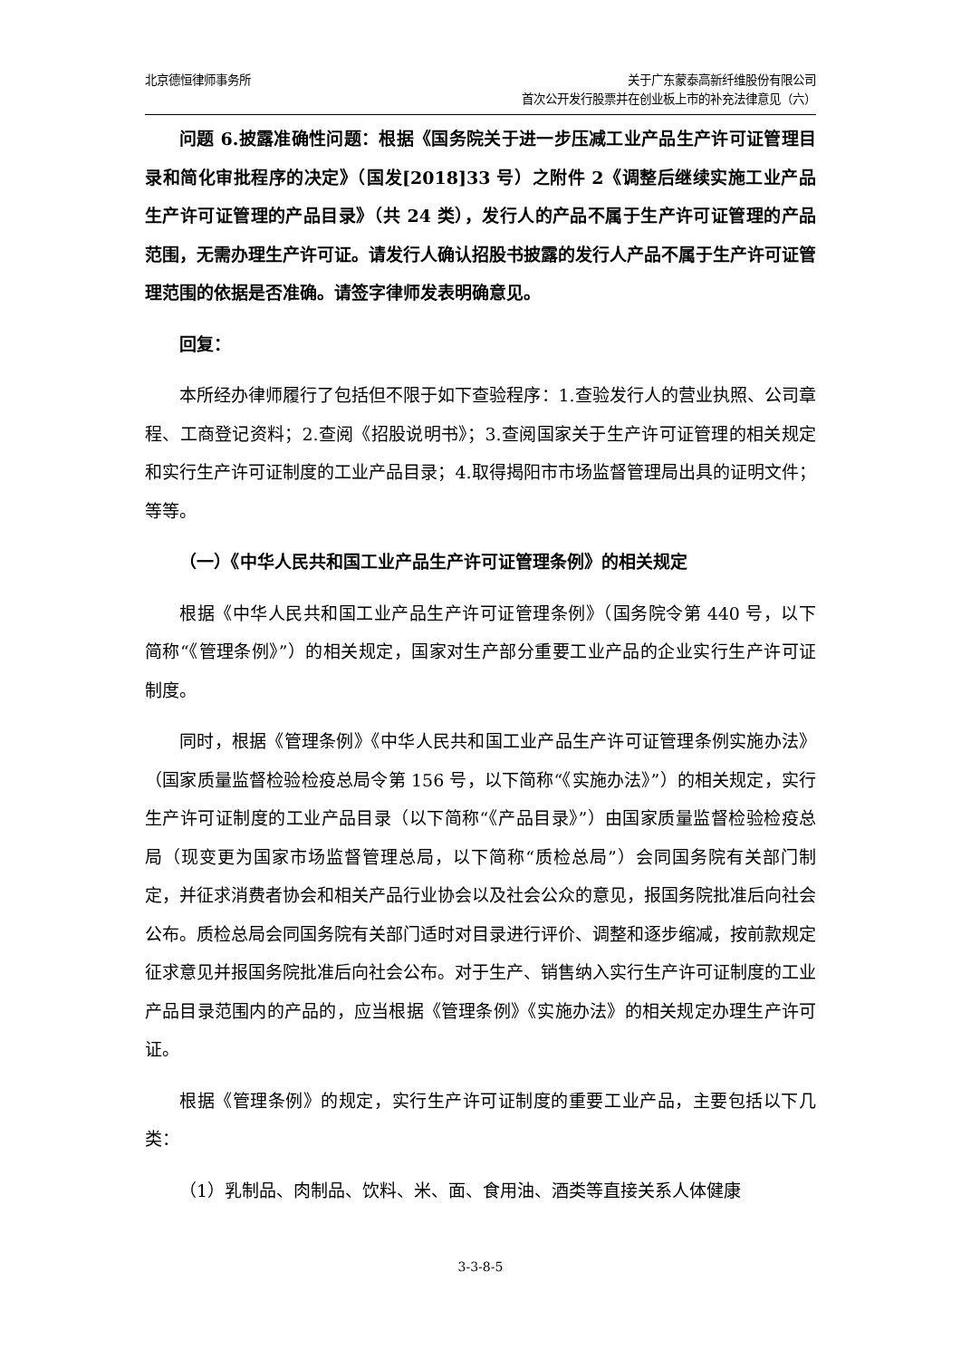北京德恒律师事务所 关于广东蒙泰高新纤维股份有限公司
首次公开发行股票并在创业板上市的补充法律意见（六）
问题 6.披露准确性问题：根据《国务院关于进一步压减工业产品生产许可证管理目录和简化审批程序的决定》（国发[2018]33 号）之附件 2《调整后继续实施工业产品生产许可证管理的产品目录》（共 24 类），发行人的产品不属于生产许可证管理的产品范围，无需办理生产许可证。请发行人确认招股书披露的发行人产品不属于生产许可证管理范围的依据是否准确。请签字律师发表明确意见。
回复：
本所经办律师履行了包括但不限于如下查验程序：1.查验发行人的营业执照、公司章程、工商登记资料；2.查阅《招股说明书》；3.查阅国家关于生产许可证管理的相关规定和实行生产许可证制度的工业产品目录；4.取得揭阳市市场监督管理局出具的证明文件；等等。
（一）《中华人民共和国工业产品生产许可证管理条例》的相关规定
根据《中华人民共和国工业产品生产许可证管理条例》（国务院令第 440 号，以下简称“《管理条例》”）的相关规定，国家对生产部分重要工业产品的企业实行生产许可证制度。
同时，根据《管理条例》《中华人民共和国工业产品生产许可证管理条例实施办法》（国家质量监督检验检疫总局令第 156 号，以下简称“《实施办法》”）的相关规定，实行生产许可证制度的工业产品目录（以下简称“《产品目录》”）由国家质量监督检验检疫总局（现变更为国家市场监督管理总局，以下简称“质检总局”）会同国务院有关部门制定，并征求消费者协会和相关产品行业协会以及社会公众的意见，报国务院批准后向社会公布。质检总局会同国务院有关部门适时对目录进行评价、调整和逐步缩减，按前款规定征求意见并报国务院批准后向社会公布。对于生产、销售纳入实行生产许可证制度的工业产品目录范围内的产品的，应当根据《管理条例》《实施办法》的相关规定办理生产许可证。
根据《管理条例》的规定，实行生产许可证制度的重要工业产品，主要包括以下几类：
（1）乳制品、肉制品、饮料、米、面、食用油、酒类等直接关系人体健康
3-3-8-5